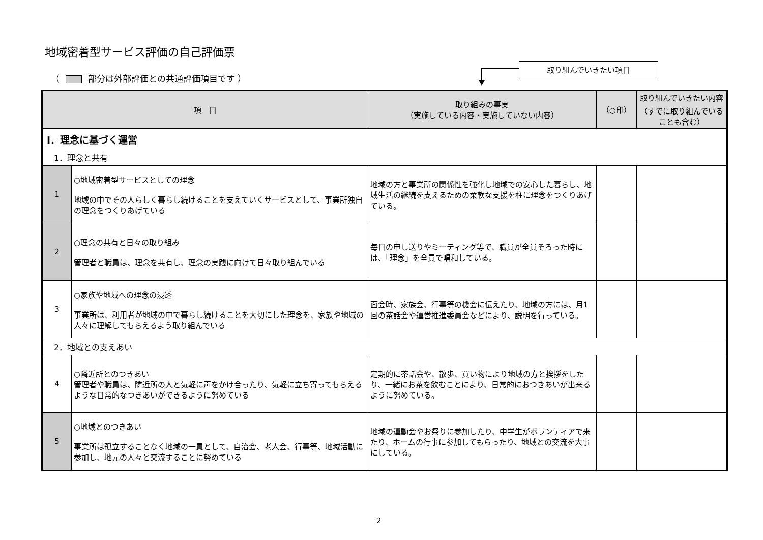地域密着型サービス評価の自己評価票
（ 部分は外部評価との共通評価項目です ）
取り組んでいきたい項目
| 項 目 | | 取り組みの事実 （実施している内容・実施していない内容） | （○印） | 取り組んでいきたい内容 （すでに取り組んでいることも含む） |
| --- | --- | --- | --- | --- |
| Ⅰ．理念に基づく運営 | | | | |
| 1．理念と共有 | | | | |
| 1 | ○地域密着型サービスとしての理念 地域の中でその人らしく暮らし続けることを支えていくサービスとして、事業所独自の理念をつくりあげている | 地域の方と事業所の関係性を強化し地域での安心した暮らし、地域生活の継続を支えるための柔軟な支援を柱に理念をつくりあげている。 | | |
| 2 | ○理念の共有と日々の取り組み 管理者と職員は、理念を共有し、理念の実践に向けて日々取り組んでいる | 毎日の申し送りやミーティング等で、職員が全員そろった時には、「理念」を全員で唱和している。 | | |
| 3 | ○家族や地域への理念の浸透 事業所は、利用者が地域の中で暮らし続けることを大切にした理念を、家族や地域の人々に理解してもらえるよう取り組んでいる | 面会時、家族会、行事等の機会に伝えたり、地域の方には、月1回の茶話会や運営推進委員会などにより、説明を行っている。 | | |
| 2．地域との支えあい | | | | |
| 4 | ○隣近所とのつきあい 管理者や職員は、隣近所の人と気軽に声をかけ合ったり、気軽に立ち寄ってもらえるような日常的なつきあいができるように努めている | 定期的に茶話会や、散歩、買い物により地域の方と挨拶をしたり、一緒にお茶を飲むことにより、日常的におつきあいが出来るように努めている。 | | |
| 5 | ○地域とのつきあい 事業所は孤立することなく地域の一員として、自治会、老人会、行事等、地域活動に参加し、地元の人々と交流することに努めている | 地域の運動会やお祭りに参加したり、中学生がボランティアで来たり、ホームの行事に参加してもらったり、地域との交流を大事にしている。 | | |
2